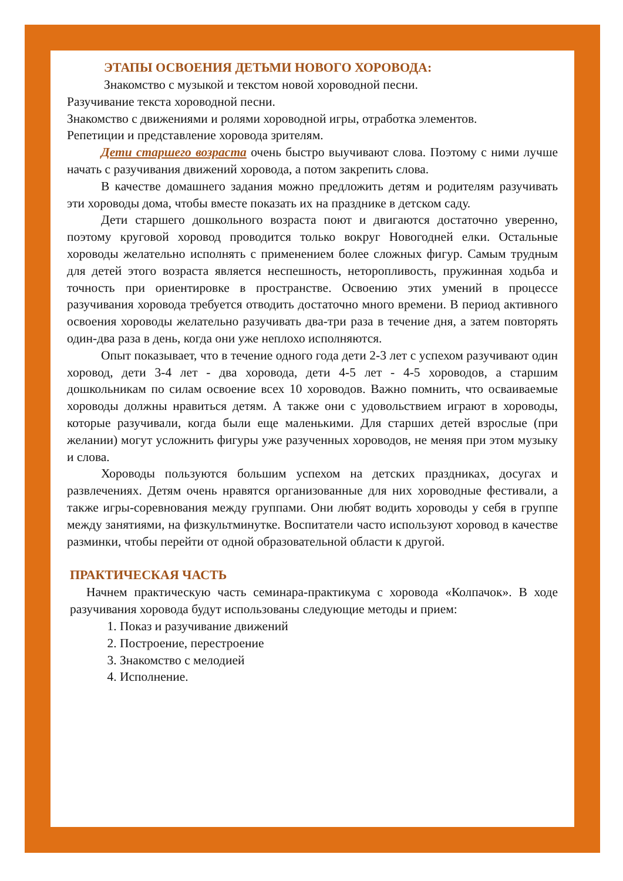ЭТАПЫ ОСВОЕНИЯ ДЕТЬМИ НОВОГО ХОРОВОДА:
Знакомство с музыкой и текстом новой хороводной песни.
Разучивание текста хороводной песни.
Знакомство с движениями и ролями хороводной игры, отработка элементов.
Репетиции и представление хоровода зрителям.
Дети старшего возраста очень быстро выучивают слова. Поэтому с ними лучше начать с разучивания движений хоровода, а потом закрепить слова.
В качестве домашнего задания можно предложить детям и родителям разучивать эти хороводы дома, чтобы вместе показать их на празднике в детском саду.
Дети старшего дошкольного возраста поют и двигаются достаточно уверенно, поэтому круговой хоровод проводится только вокруг Новогодней елки. Остальные хороводы желательно исполнять с применением более сложных фигур. Самым трудным для детей этого возраста является неспешность, неторопливость, пружинная ходьба и точность при ориентировке в пространстве. Освоению этих умений в процессе разучивания хоровода требуется отводить достаточно много времени. В период активного освоения хороводы желательно разучивать два-три раза в течение дня, а затем повторять один-два раза в день, когда они уже неплохо исполняются.
Опыт показывает, что в течение одного года дети 2-3 лет с успехом разучивают один хоровод, дети 3-4 лет - два хоровода, дети 4-5 лет - 4-5 хороводов, а старшим дошкольникам по силам освоение всех 10 хороводов. Важно помнить, что осваиваемые хороводы должны нравиться детям. А также они с удовольствием играют в хороводы, которые разучивали, когда были еще маленькими. Для старших детей взрослые (при желании) могут усложнить фигуры уже разученных хороводов, не меняя при этом музыку и слова.
Хороводы пользуются большим успехом на детских праздниках, досугах и развлечениях. Детям очень нравятся организованные для них хороводные фестивали, а также игры-соревнования между группами. Они любят водить хороводы у себя в группе между занятиями, на физкультминутке. Воспитатели часто используют хоровод в качестве разминки, чтобы перейти от одной образовательной области к другой.
ПРАКТИЧЕСКАЯ ЧАСТЬ
Начнем практическую часть семинара-практикума с хоровода «Колпачок». В ходе разучивания хоровода будут использованы следующие методы и прием:
1. Показ и разучивание движений
2. Построение, перестроение
3. Знакомство с мелодией
4. Исполнение.